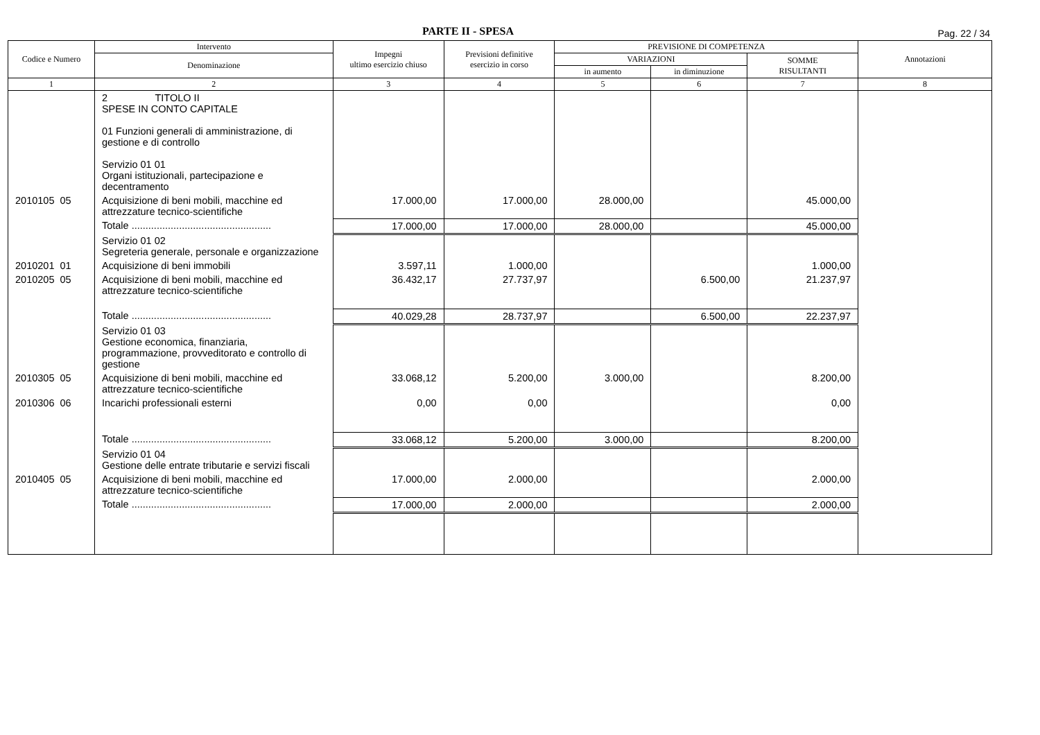PARTE II - SPESA
Pag. 22 / 34
| Codice e Numero | Intervento | Impegni ultimo esercizio chiuso | Previsioni definitive esercizio in corso | PREVISIONE DI COMPETENZA | | | Annotazioni |
| --- | --- | --- | --- | --- | --- | --- | --- |
| | Denominazione | | | VARIAZIONI | | SOMME RISULTANTI | |
| | | | | in aumento | in diminuzione | | |
| 1 | 2 | 3 | 4 | 5 | 6 | 7 | 8 |
| | 2 TITOLO II SPESE IN CONTO CAPITALE 01 Funzioni generali di amministrazione, di gestione e di controllo Servizio 01 01 Organi istituzionali, partecipazione e decentramento | | | | | | |
| 2010105 05 | Acquisizione di beni mobili, macchine ed attrezzature tecnico-scientifiche | 17.000,00 | 17.000,00 | 28.000,00 | | 45.000,00 | |
| | Totale .................................................. | 17.000,00 | 17.000,00 | 28.000,00 | | 45.000,00 | |
| | Servizio 01 02 Segreteria generale, personale e organizzazione | | | | | | |
| 2010201 01 | Acquisizione di beni immobili | 3.597,11 | 1.000,00 | | | 1.000,00 | |
| 2010205 05 | Acquisizione di beni mobili, macchine ed attrezzature tecnico-scientifiche | 36.432,17 | 27.737,97 | | 6.500,00 | 21.237,97 | |
| | Totale .................................................. | 40.029,28 | 28.737,97 | | 6.500,00 | 22.237,97 | |
| | Servizio 01 03 Gestione economica, finanziaria, programmazione, provveditorato e controllo di gestione | | | | | | |
| 2010305 05 | Acquisizione di beni mobili, macchine ed attrezzature tecnico-scientifiche | 33.068,12 | 5.200,00 | 3.000,00 | | 8.200,00 | |
| 2010306 06 | Incarichi professionali esterni | 0,00 | 0,00 | | | 0,00 | |
| | Totale .................................................. | 33.068,12 | 5.200,00 | 3.000,00 | | 8.200,00 | |
| | Servizio 01 04 Gestione delle entrate tributarie e servizi fiscali | | | | | | |
| 2010405 05 | Acquisizione di beni mobili, macchine ed attrezzature tecnico-scientifiche | 17.000,00 | 2.000,00 | | | 2.000,00 | |
| | Totale .................................................. | 17.000,00 | 2.000,00 | | | 2.000,00 | |